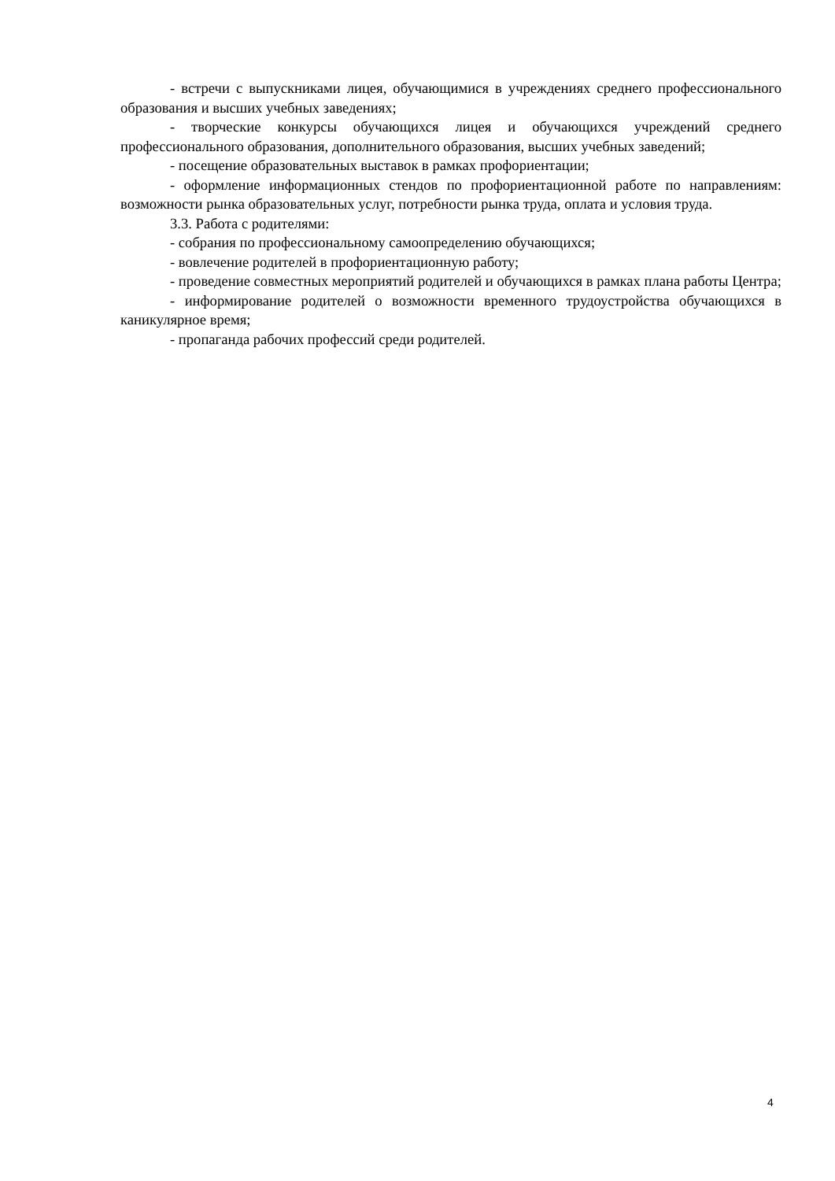- встречи с выпускниками лицея, обучающимися в учреждениях среднего профессионального образования и высших учебных заведениях;
- творческие конкурсы обучающихся лицея и обучающихся учреждений среднего профессионального образования, дополнительного образования, высших учебных заведений;
- посещение образовательных выставок в рамках профориентации;
- оформление информационных стендов по профориентационной работе по направлениям: возможности рынка образовательных услуг, потребности рынка труда, оплата и условия труда.
3.3. Работа с родителями:
- собрания по профессиональному самоопределению обучающихся;
- вовлечение родителей в профориентационную работу;
- проведение совместных мероприятий родителей и обучающихся в рамках плана работы Центра;
- информирование родителей о возможности временного трудоустройства обучающихся в каникулярное время;
- пропаганда рабочих профессий среди родителей.
4